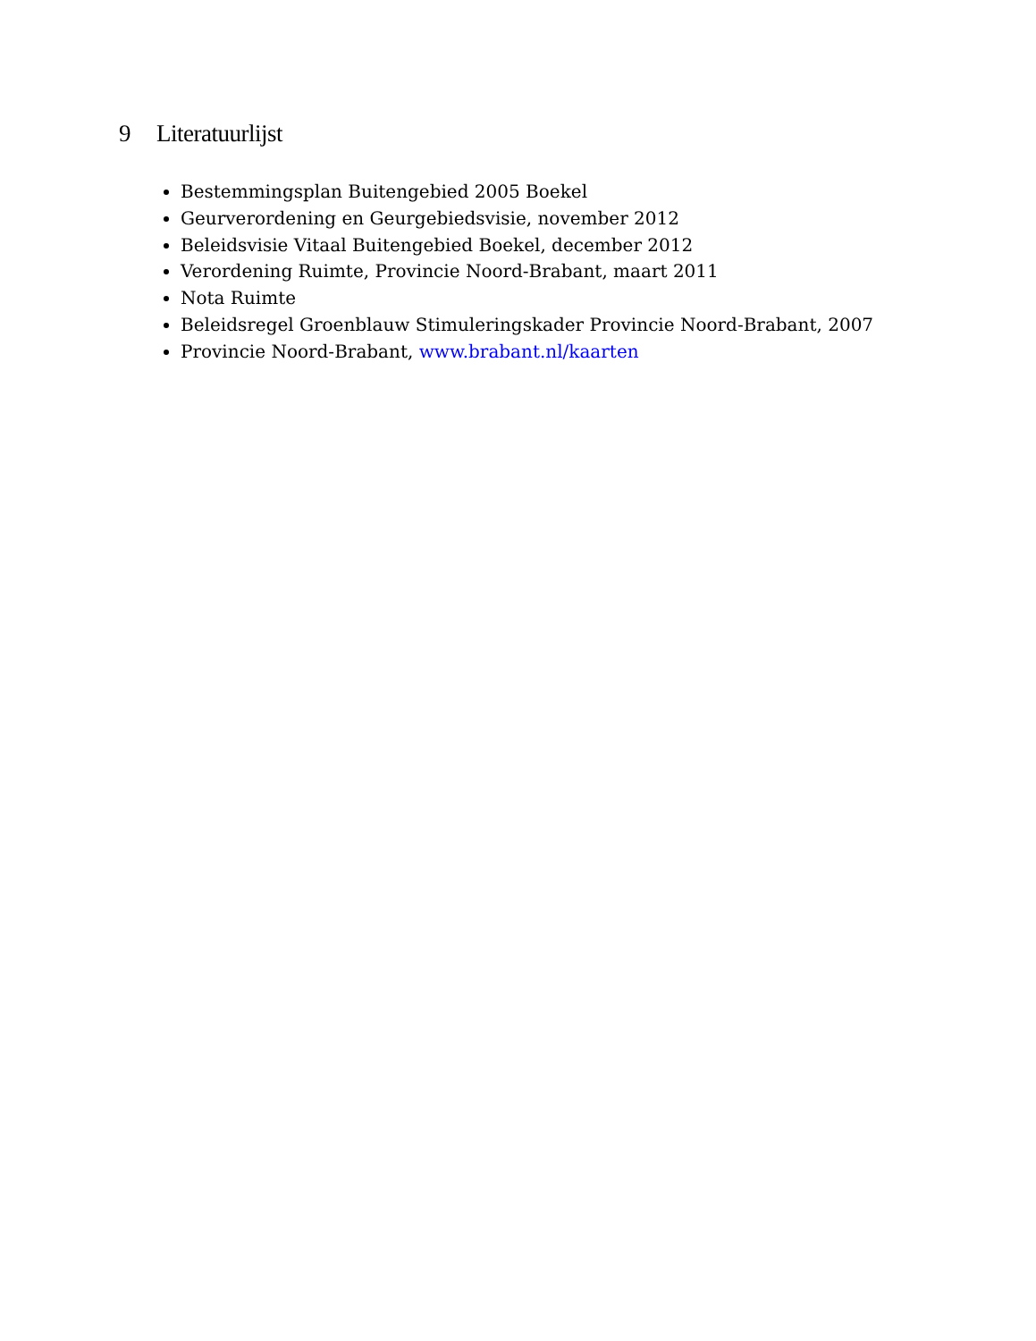9 Literatuurlijst
Bestemmingsplan Buitengebied 2005 Boekel
Geurverordening en Geurgebiedsvisie, november 2012
Beleidsvisie Vitaal Buitengebied Boekel, december 2012
Verordening Ruimte, Provincie Noord-Brabant, maart 2011
Nota Ruimte
Beleidsregel Groenblauw Stimuleringskader Provincie Noord-Brabant, 2007
Provincie Noord-Brabant, www.brabant.nl/kaarten